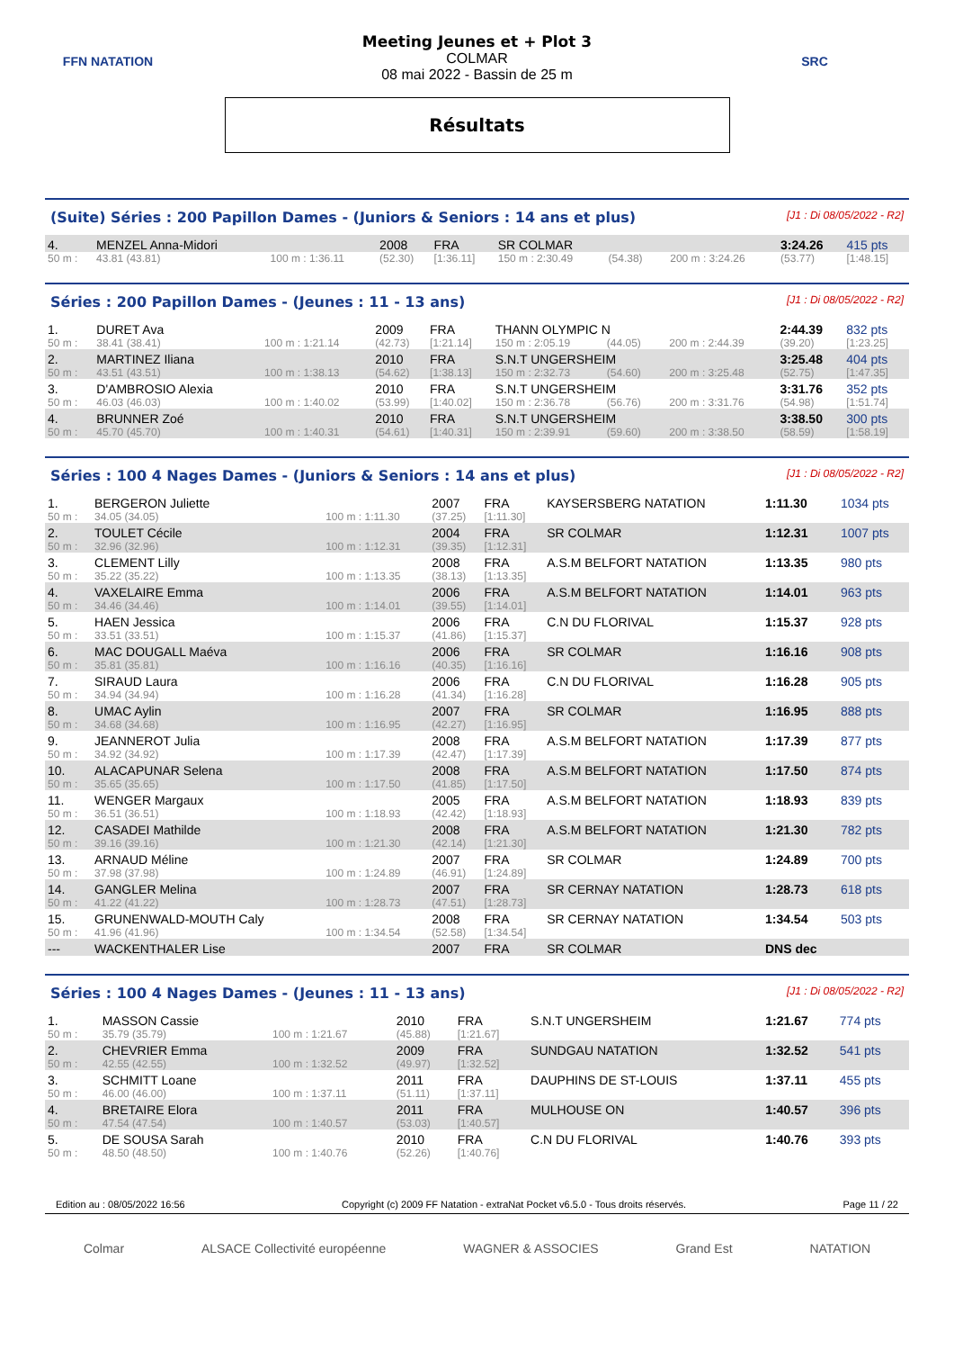FFN NATATION SRC
Meeting Jeunes et + Plot 3
COLMAR
08 mai 2022 - Bassin de 25 m
Résultats
(Suite) Séries : 200 Papillon Dames - (Juniors & Seniors : 14 ans et plus) [J1 : Di 08/05/2022 - R2]
| 4. | MENZEL Anna-Midori | | 2008 | FRA | SR COLMAR | | | | 3:24.26 | 415 pts |
| 50 m : | 43.81 (43.81) | 100 m : 1:36.11 | (52.30) | [1:36.11] | 150 m : 2:30.49 | (54.38) | | 200 m : 3:24.26 | (53.77) | [1:48.15] |
Séries : 200 Papillon Dames - (Jeunes : 11 - 13 ans) [J1 : Di 08/05/2022 - R2]
| 1. | DURET Ava | | 2009 | FRA | THANN OLYMPIC N | | | | 2:44.39 | 832 pts |
| 50 m : | 38.41 (38.41) | 100 m : 1:21.14 | (42.73) | [1:21.14] | 150 m : 2:05.19 | (44.05) | | 200 m : 2:44.39 | (39.20) | [1:23.25] |
| 2. | MARTINEZ Iliana | | 2010 | FRA | S.N.T UNGERSHEIM | | | | 3:25.48 | 404 pts |
| 50 m : | 43.51 (43.51) | 100 m : 1:38.13 | (54.62) | [1:38.13] | 150 m : 2:32.73 | (54.60) | | 200 m : 3:25.48 | (52.75) | [1:47.35] |
| 3. | D'AMBROSIO Alexia | | 2010 | FRA | S.N.T UNGERSHEIM | | | | 3:31.76 | 352 pts |
| 50 m : | 46.03 (46.03) | 100 m : 1:40.02 | (53.99) | [1:40.02] | 150 m : 2:36.78 | (56.76) | | 200 m : 3:31.76 | (54.98) | [1:51.74] |
| 4. | BRUNNER Zoé | | 2010 | FRA | S.N.T UNGERSHEIM | | | | 3:38.50 | 300 pts |
| 50 m : | 45.70 (45.70) | 100 m : 1:40.31 | (54.61) | [1:40.31] | 150 m : 2:39.91 | (59.60) | | 200 m : 3:38.50 | (58.59) | [1:58.19] |
Séries : 100 4 Nages Dames - (Juniors & Seniors : 14 ans et plus) [J1 : Di 08/05/2022 - R2]
| 1. | BERGERON Juliette | | 2007 | FRA | KAYSERSBERG NATATION | 1:11.30 | 1034 pts |
| 50 m : | 34.05 (34.05) | 100 m : 1:11.30 | (37.25) | [1:11.30] | | | |
| 2. | TOULET Cécile | | 2004 | FRA | SR COLMAR | 1:12.31 | 1007 pts |
| 50 m : | 32.96 (32.96) | 100 m : 1:12.31 | (39.35) | [1:12.31] | | | |
| 3. | CLEMENT Lilly | | 2008 | FRA | A.S.M BELFORT NATATION | 1:13.35 | 980 pts |
| 50 m : | 35.22 (35.22) | 100 m : 1:13.35 | (38.13) | [1:13.35] | | | |
| 4. | VAXELAIRE Emma | | 2006 | FRA | A.S.M BELFORT NATATION | 1:14.01 | 963 pts |
| 50 m : | 34.46 (34.46) | 100 m : 1:14.01 | (39.55) | [1:14.01] | | | |
| 5. | HAEN Jessica | | 2006 | FRA | C.N DU FLORIVAL | 1:15.37 | 928 pts |
| 50 m : | 33.51 (33.51) | 100 m : 1:15.37 | (41.86) | [1:15.37] | | | |
| 6. | MAC DOUGALL Maéva | | 2006 | FRA | SR COLMAR | 1:16.16 | 908 pts |
| 50 m : | 35.81 (35.81) | 100 m : 1:16.16 | (40.35) | [1:16.16] | | | |
| 7. | SIRAUD Laura | | 2006 | FRA | C.N DU FLORIVAL | 1:16.28 | 905 pts |
| 50 m : | 34.94 (34.94) | 100 m : 1:16.28 | (41.34) | [1:16.28] | | | |
| 8. | UMAC Aylin | | 2007 | FRA | SR COLMAR | 1:16.95 | 888 pts |
| 50 m : | 34.68 (34.68) | 100 m : 1:16.95 | (42.27) | [1:16.95] | | | |
| 9. | JEANNEROT Julia | | 2008 | FRA | A.S.M BELFORT NATATION | 1:17.39 | 877 pts |
| 50 m : | 34.92 (34.92) | 100 m : 1:17.39 | (42.47) | [1:17.39] | | | |
| 10. | ALACAPUNAR Selena | | 2008 | FRA | A.S.M BELFORT NATATION | 1:17.50 | 874 pts |
| 50 m : | 35.65 (35.65) | 100 m : 1:17.50 | (41.85) | [1:17.50] | | | |
| 11. | WENGER Margaux | | 2005 | FRA | A.S.M BELFORT NATATION | 1:18.93 | 839 pts |
| 50 m : | 36.51 (36.51) | 100 m : 1:18.93 | (42.42) | [1:18.93] | | | |
| 12. | CASADEI Mathilde | | 2008 | FRA | A.S.M BELFORT NATATION | 1:21.30 | 782 pts |
| 50 m : | 39.16 (39.16) | 100 m : 1:21.30 | (42.14) | [1:21.30] | | | |
| 13. | ARNAUD Méline | | 2007 | FRA | SR COLMAR | 1:24.89 | 700 pts |
| 50 m : | 37.98 (37.98) | 100 m : 1:24.89 | (46.91) | [1:24.89] | | | |
| 14. | GANGLER Melina | | 2007 | FRA | SR CERNAY NATATION | 1:28.73 | 618 pts |
| 50 m : | 41.22 (41.22) | 100 m : 1:28.73 | (47.51) | [1:28.73] | | | |
| 15. | GRUNENWALD-MOUTH Caly | | 2008 | FRA | SR CERNAY NATATION | 1:34.54 | 503 pts |
| 50 m : | 41.96 (41.96) | 100 m : 1:34.54 | (52.58) | [1:34.54] | | | |
| --- | WACKENTHALER Lise | | 2007 | FRA | SR COLMAR | DNS dec | |
Séries : 100 4 Nages Dames - (Jeunes : 11 - 13 ans) [J1 : Di 08/05/2022 - R2]
| 1. | MASSON Cassie | | 2010 | FRA | S.N.T UNGERSHEIM | 1:21.67 | 774 pts |
| 50 m : | 35.79 (35.79) | 100 m : 1:21.67 | (45.88) | [1:21.67] | | | |
| 2. | CHEVRIER Emma | | 2009 | FRA | SUNDGAU NATATION | 1:32.52 | 541 pts |
| 50 m : | 42.55 (42.55) | 100 m : 1:32.52 | (49.97) | [1:32.52] | | | |
| 3. | SCHMITT Loane | | 2011 | FRA | DAUPHINS DE ST-LOUIS | 1:37.11 | 455 pts |
| 50 m : | 46.00 (46.00) | 100 m : 1:37.11 | (51.11) | [1:37.11] | | | |
| 4. | BRETAIRE Elora | | 2011 | FRA | MULHOUSE ON | 1:40.57 | 396 pts |
| 50 m : | 47.54 (47.54) | 100 m : 1:40.57 | (53.03) | [1:40.57] | | | |
| 5. | DE SOUSA Sarah | | 2010 | FRA | C.N DU FLORIVAL | 1:40.76 | 393 pts |
| 50 m : | 48.50 (48.50) | 100 m : 1:40.76 | (52.26) | [1:40.76] | | | |
Edition au : 08/05/2022 16:56 Copyright (c) 2009 FF Natation - extraNat Pocket v6.5.0 - Tous droits réservés. Page 11 / 22
Colmar ALSACE Collectivité européenne WAGNER & ASSOCIES Grand Est NATATION